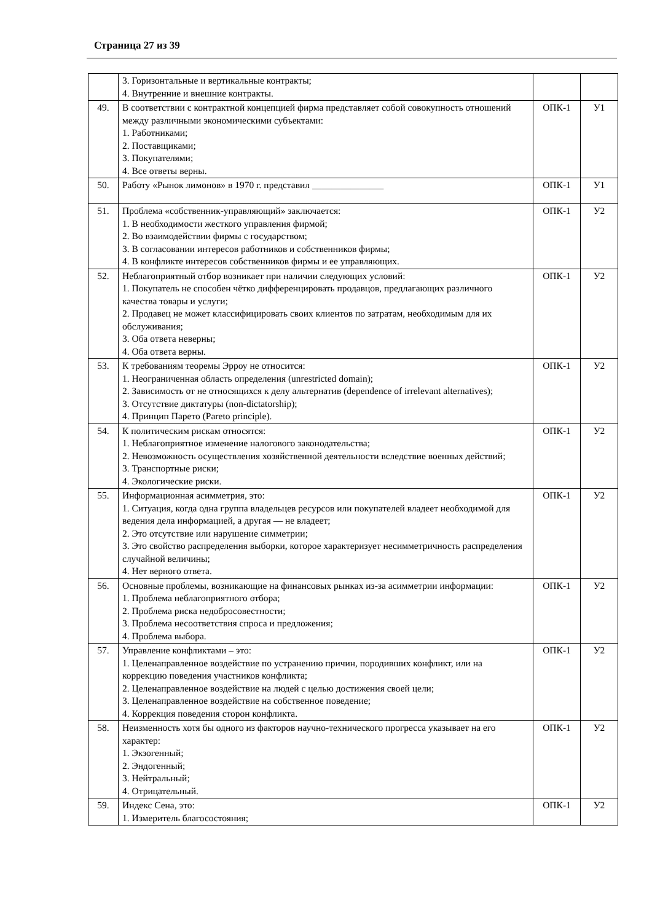Страница 27 из 39
| | 3. Горизонтальные и вертикальные контракты; 4. Внутренние и внешние контракты. | | |
| 49. | В соответствии с контрактной концепцией фирма представляет собой совокупность отношений между различными экономическими субъектами: 1. Работниками; 2. Поставщиками; 3. Покупателями; 4. Все ответы верны. | ОПК-1 | У1 |
| 50. | Работу «Рынок лимонов» в 1970 г. представил _______________ | ОПК-1 | У1 |
| 51. | Проблема «собственник-управляющий» заключается: 1. В необходимости жесткого управления фирмой; 2. Во взаимодействии фирмы с государством; 3. В согласовании интересов работников и собственников фирмы; 4. В конфликте интересов собственников фирмы и ее управляющих. | ОПК-1 | У2 |
| 52. | Неблагоприятный отбор возникает при наличии следующих условий: 1. Покупатель не способен чётко дифференцировать продавцов, предлагающих различного качества товары и услуги; 2. Продавец не может классифицировать своих клиентов по затратам, необходимым для их обслуживания; 3. Оба ответа неверны; 4. Оба ответа верны. | ОПК-1 | У2 |
| 53. | К требованиям теоремы Эрроу не относится: 1. Неограниченная область определения (unrestricted domain); 2. Зависимость от не относящихся к делу альтернатив (dependence of irrelevant alternatives); 3. Отсутствие диктатуры (non-dictatorship); 4. Принцип Парето (Pareto principle). | ОПК-1 | У2 |
| 54. | К политическим рискам относятся: 1. Неблагоприятное изменение налогового законодательства; 2. Невозможность осуществления хозяйственной деятельности вследствие военных действий; 3. Транспортные риски; 4. Экологические риски. | ОПК-1 | У2 |
| 55. | Информационная асимметрия, это: 1. Ситуация, когда одна группа владельцев ресурсов или покупателей владеет необходимой для ведения дела информацией, а другая — не владеет; 2. Это отсутствие или нарушение симметрии; 3. Это свойство распределения выборки, которое характеризует несимметричность распределения случайной величины; 4. Нет верного ответа. | ОПК-1 | У2 |
| 56. | Основные проблемы, возникающие на финансовых рынках из-за асимметрии информации: 1. Проблема неблагоприятного отбора; 2. Проблема риска недобросовестности; 3. Проблема несоответствия спроса и предложения; 4. Проблема выбора. | ОПК-1 | У2 |
| 57. | Управление конфликтами – это: 1. Целенаправленное воздействие по устранению причин, породивших конфликт, или на коррекцию поведения участников конфликта; 2. Целенаправленное воздействие на людей с целью достижения своей цели; 3. Целенаправленное воздействие на собственное поведение; 4. Коррекция поведения сторон конфликта. | ОПК-1 | У2 |
| 58. | Неизменность хотя бы одного из факторов научно-технического прогресса указывает на его характер: 1. Экзогенный; 2. Эндогенный; 3. Нейтральный; 4. Отрицательный. | ОПК-1 | У2 |
| 59. | Индекс Сена, это: 1. Измеритель благосостояния; | ОПК-1 | У2 |